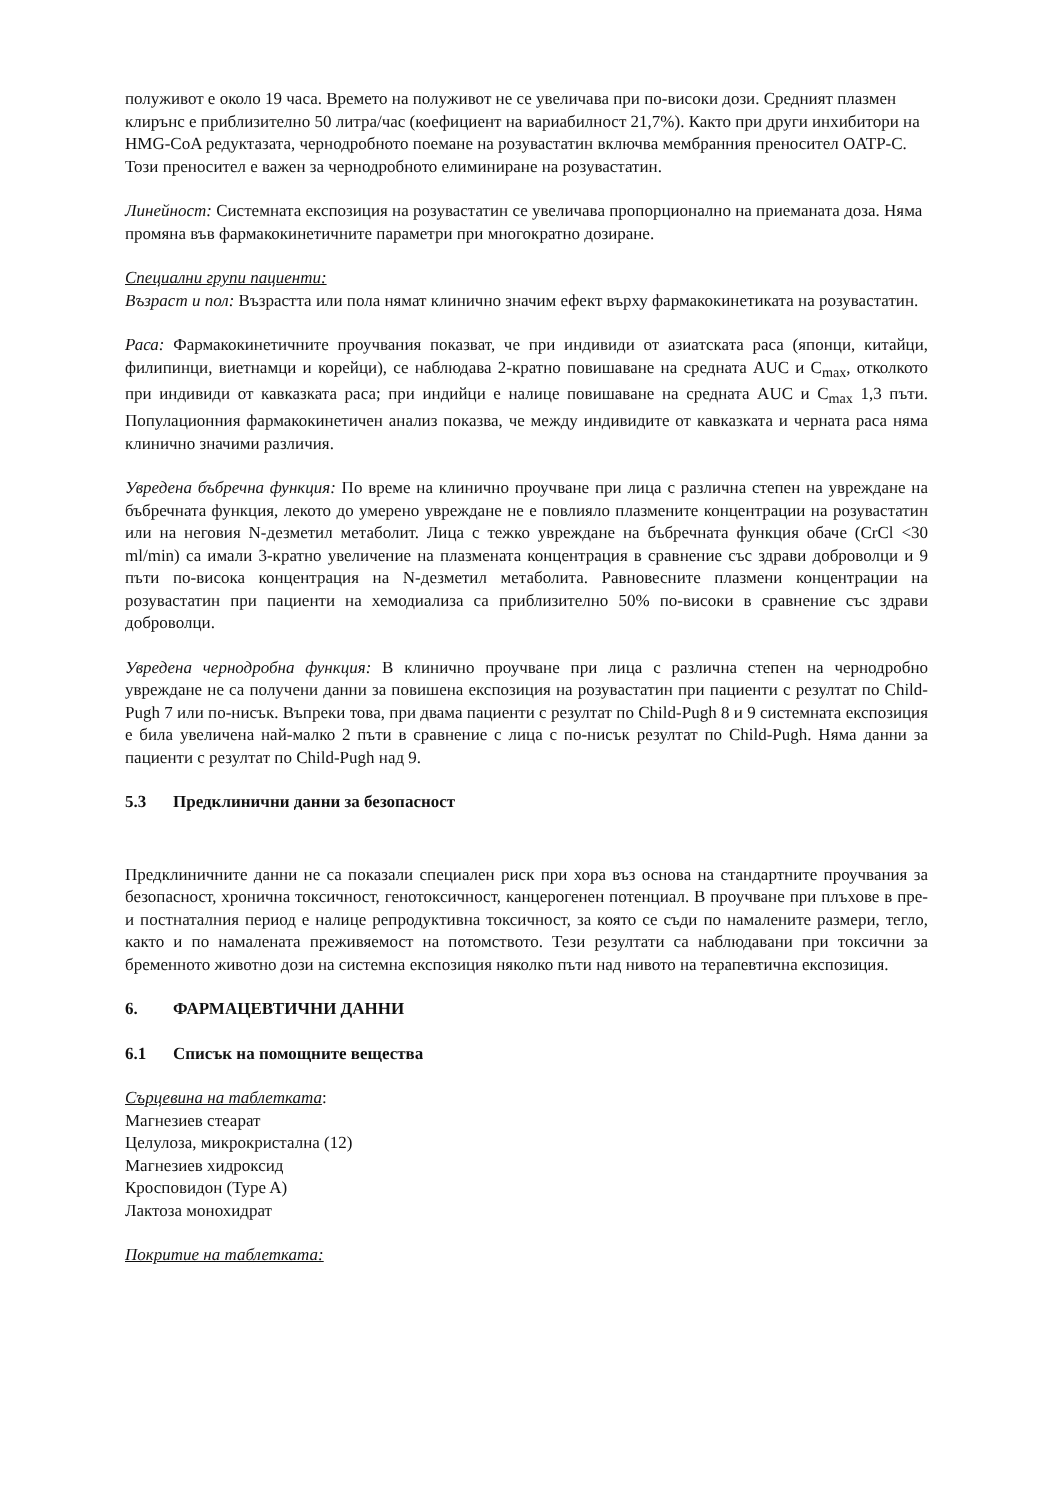полуживот е около 19 часа. Времето на полуживот не се увеличава при по-високи дози. Средният плазмен клирънс е приблизително 50 литра/час (коефициент на вариабилност 21,7%). Както при други инхибитори на HMG-CoA редуктазата, чернодробното поемане на розувастатин включва мембранния преносител OATP-C. Този преносител е важен за чернодробното елиминиране на розувастатин.
Линейност: Системната експозиция на розувастатин се увеличава пропорционално на приеманата доза. Няма промяна във фармакокинетичните параметри при многократно дозиране.
Специални групи пациенти:
Възраст и пол: Възрастта или пола нямат клинично значим ефект върху фармакокинетиката на розувастатин.
Раса: Фармакокинетичните проучвания показват, че при индивиди от азиатската раса (японци, китайци, филипинци, виетнамци и корейци), се наблюдава 2-кратно повишаване на средната AUC и C<sub>max</sub>, отколкото при индивиди от кавказката раса; при индийци е налице повишаване на средната AUC и C<sub>max</sub> 1,3 пъти. Популационния фармакокинетичен анализ показва, че между индивидите от кавказката и черната раса няма клинично значими различия.
Увредена бъбречна функция: По време на клинично проучване при лица с различна степен на увреждане на бъбречната функция, лекото до умерено увреждане не е повлияло плазмените концентрации на розувастатин или на неговия N-дезметил метаболит. Лица с тежко увреждане на бъбречната функция обаче (CrCl <30 ml/min) са имали 3-кратно увеличение на плазмената концентрация в сравнение със здрави доброволци и 9 пъти по-висока концентрация на N-дезметил метаболита. Равновесните плазмени концентрации на розувастатин при пациенти на хемодиализа са приблизително 50% по-високи в сравнение със здрави доброволци.
Увредена чернодробна функция: В клинично проучване при лица с различна степен на чернодробно увреждане не са получени данни за повишена експозиция на розувастатин при пациенти с резултат по Child-Pugh 7 или по-нисък. Въпреки това, при двама пациенти с резултат по Child-Pugh 8 и 9 системната експозиция е била увеличена най-малко 2 пъти в сравнение с лица с по-нисък резултат по Child-Pugh. Няма данни за пациенти с резултат по Child-Pugh над 9.
5.3 Предклинични данни за безопасност
Предклиничните данни не са показали специален риск при хора въз основа на стандартните проучвания за безопасност, хронична токсичност, генотоксичност, канцерогенен потенциал. В проучване при плъхове в пре- и постнаталния период е налице репродуктивна токсичност, за която се съди по намалените размери, тегло, както и по намалената преживяемост на потомството. Тези резултати са наблюдавани при токсични за бременното животно дози на системна експозиция няколко пъти над нивото на терапевтична експозиция.
6. ФАРМАЦЕВТИЧНИ ДАННИ
6.1 Списък на помощните вещества
Сърцевина на таблетката:
Магнезиев стеарат
Целулоза, микрокристална (12)
Магнезиев хидроксид
Кросповидон (Type A)
Лактоза монохидрат
Покритие на таблетката: